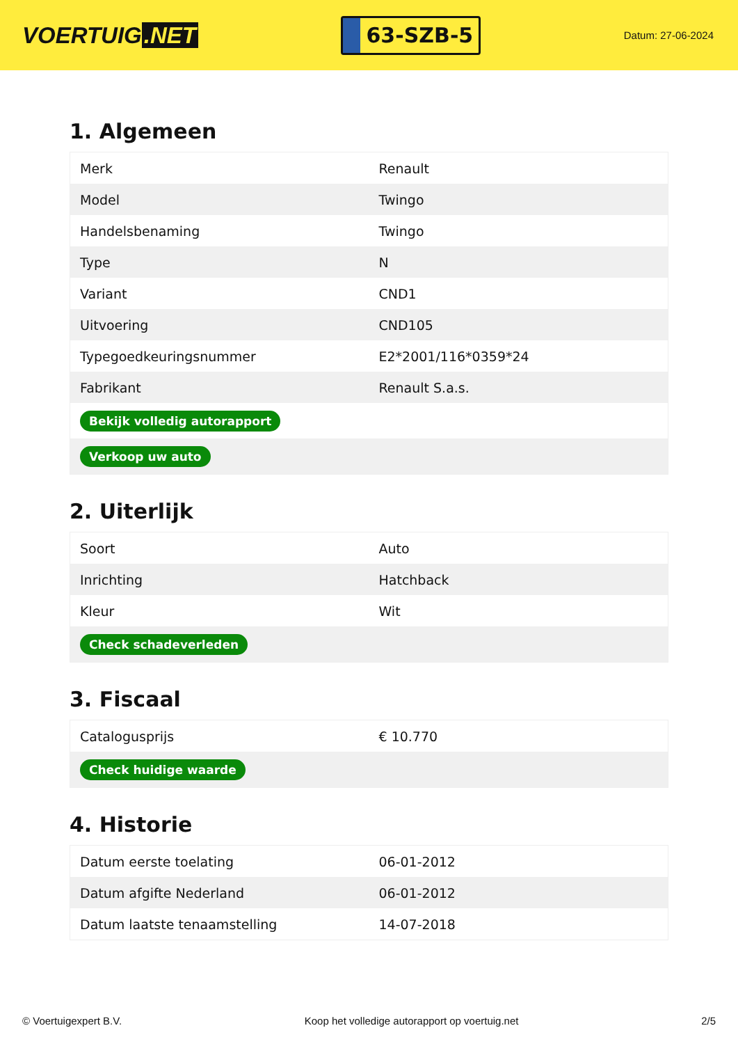VOERTUIG.NET
63-SZB-5
Datum: 27-06-2024
1. Algemeen
| Merk | Renault |
| Model | Twingo |
| Handelsbenaming | Twingo |
| Type | N |
| Variant | CND1 |
| Uitvoering | CND105 |
| Typegoedkeuringsnummer | E2*2001/116*0359*24 |
| Fabrikant | Renault S.a.s. |
| Bekijk volledig autorapport | |
| Verkoop uw auto | |
2. Uiterlijk
| Soort | Auto |
| Inrichting | Hatchback |
| Kleur | Wit |
| Check schadeverleden | |
3. Fiscaal
| Catalogusprijs | € 10.770 |
| Check huidige waarde | |
4. Historie
| Datum eerste toelating | 06-01-2012 |
| Datum afgifte Nederland | 06-01-2012 |
| Datum laatste tenaamstelling | 14-07-2018 |
© Voertuigexpert B.V. Koop het volledige autorapport op voertuig.net 2/5